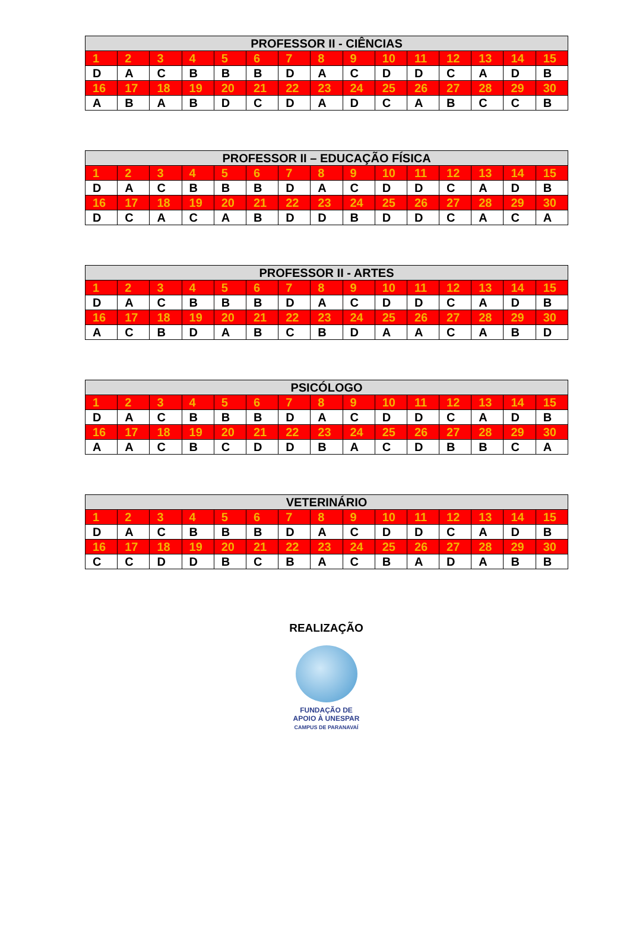| PROFESSOR II - CIÊNCIAS | | | | | | | | | | | | | | |
| --- | --- | --- | --- | --- | --- | --- | --- | --- | --- | --- | --- | --- | --- | --- |
| 1 | 2 | 3 | 4 | 5 | 6 | 7 | 8 | 9 | 10 | 11 | 12 | 13 | 14 | 15 |
| D | A | C | B | B | B | D | A | C | D | D | C | A | D | B |
| 16 | 17 | 18 | 19 | 20 | 21 | 22 | 23 | 24 | 25 | 26 | 27 | 28 | 29 | 30 |
| A | B | A | B | D | C | D | A | D | C | A | B | C | C | B |
| PROFESSOR II – EDUCAÇÃO FÍSICA | | | | | | | | | | | | | | |
| --- | --- | --- | --- | --- | --- | --- | --- | --- | --- | --- | --- | --- | --- | --- |
| 1 | 2 | 3 | 4 | 5 | 6 | 7 | 8 | 9 | 10 | 11 | 12 | 13 | 14 | 15 |
| D | A | C | B | B | B | D | A | C | D | D | C | A | D | B |
| 16 | 17 | 18 | 19 | 20 | 21 | 22 | 23 | 24 | 25 | 26 | 27 | 28 | 29 | 30 |
| D | C | A | C | A | B | D | D | B | D | D | C | A | C | A |
| PROFESSOR II - ARTES | | | | | | | | | | | | | | |
| --- | --- | --- | --- | --- | --- | --- | --- | --- | --- | --- | --- | --- | --- | --- |
| 1 | 2 | 3 | 4 | 5 | 6 | 7 | 8 | 9 | 10 | 11 | 12 | 13 | 14 | 15 |
| D | A | C | B | B | B | D | A | C | D | D | C | A | D | B |
| 16 | 17 | 18 | 19 | 20 | 21 | 22 | 23 | 24 | 25 | 26 | 27 | 28 | 29 | 30 |
| A | C | B | D | A | B | C | B | D | A | A | C | A | B | D |
| PSICÓLOGO | | | | | | | | | | | | | | |
| --- | --- | --- | --- | --- | --- | --- | --- | --- | --- | --- | --- | --- | --- | --- |
| 1 | 2 | 3 | 4 | 5 | 6 | 7 | 8 | 9 | 10 | 11 | 12 | 13 | 14 | 15 |
| D | A | C | B | B | B | D | A | C | D | D | C | A | D | B |
| 16 | 17 | 18 | 19 | 20 | 21 | 22 | 23 | 24 | 25 | 26 | 27 | 28 | 29 | 30 |
| A | A | C | B | C | D | D | B | A | C | D | B | B | C | A |
| VETERINÁRIO | | | | | | | | | | | | | | |
| --- | --- | --- | --- | --- | --- | --- | --- | --- | --- | --- | --- | --- | --- | --- |
| 1 | 2 | 3 | 4 | 5 | 6 | 7 | 8 | 9 | 10 | 11 | 12 | 13 | 14 | 15 |
| D | A | C | B | B | B | D | A | C | D | D | C | A | D | B |
| 16 | 17 | 18 | 19 | 20 | 21 | 22 | 23 | 24 | 25 | 26 | 27 | 28 | 29 | 30 |
| C | C | D | D | B | C | B | A | C | B | A | D | A | B | B |
REALIZAÇÃO
FUNDAÇÃO DE
APOIO À UNESPAR
CAMPUS DE PARANAVAÍ